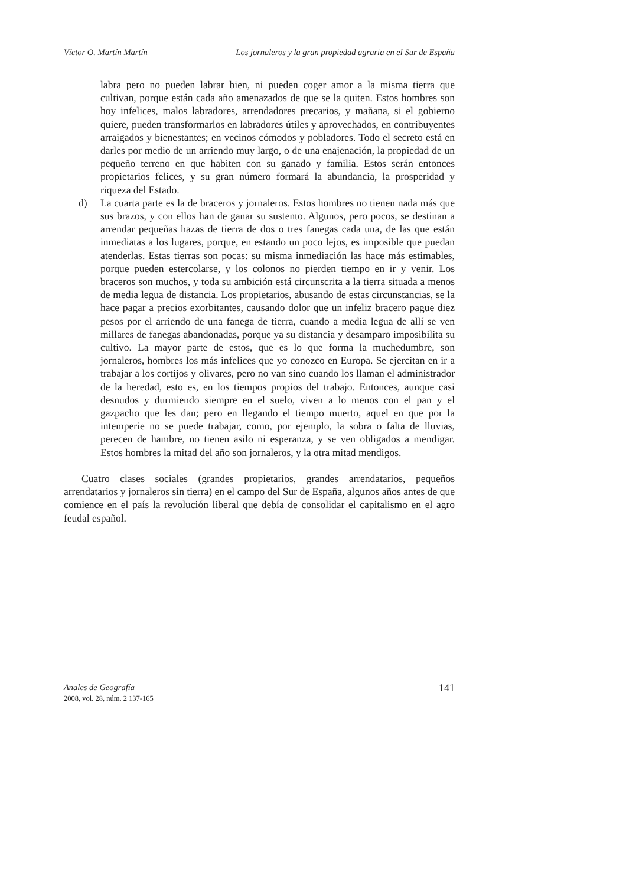Víctor O. Martín Martín Los jornaleros y la gran propiedad agraria en el Sur de España
labra pero no pueden labrar bien, ni pueden coger amor a la misma tierra que cultivan, porque están cada año amenazados de que se la quiten. Estos hombres son hoy infelices, malos labradores, arrendadores precarios, y mañana, si el gobierno quiere, pueden transformarlos en labradores útiles y aprovechados, en contribuyentes arraigados y bienestantes; en vecinos cómodos y pobladores. Todo el secreto está en darles por medio de un arriendo muy largo, o de una enajenación, la propiedad de un pequeño terreno en que habiten con su ganado y familia. Estos serán entonces propietarios felices, y su gran número formará la abundancia, la prosperidad y riqueza del Estado.
d) La cuarta parte es la de braceros y jornaleros. Estos hombres no tienen nada más que sus brazos, y con ellos han de ganar su sustento. Algunos, pero pocos, se destinan a arrendar pequeñas hazas de tierra de dos o tres fanegas cada una, de las que están inmediatas a los lugares, porque, en estando un poco lejos, es imposible que puedan atenderlas. Estas tierras son pocas: su misma inmediación las hace más estimables, porque pueden estercolarse, y los colonos no pierden tiempo en ir y venir. Los braceros son muchos, y toda su ambición está circunscrita a la tierra situada a menos de media legua de distancia. Los propietarios, abusando de estas circunstancias, se la hace pagar a precios exorbitantes, causando dolor que un infeliz bracero pague diez pesos por el arriendo de una fanega de tierra, cuando a media legua de allí se ven millares de fanegas abandonadas, porque ya su distancia y desamparo imposibilita su cultivo. La mayor parte de estos, que es lo que forma la muchedumbre, son jornaleros, hombres los más infelices que yo conozco en Europa. Se ejercitan en ir a trabajar a los cortijos y olivares, pero no van sino cuando los llaman el administrador de la heredad, esto es, en los tiempos propios del trabajo. Entonces, aunque casi desnudos y durmiendo siempre en el suelo, viven a lo menos con el pan y el gazpacho que les dan; pero en llegando el tiempo muerto, aquel en que por la intemperie no se puede trabajar, como, por ejemplo, la sobra o falta de lluvias, perecen de hambre, no tienen asilo ni esperanza, y se ven obligados a mendigar. Estos hombres la mitad del año son jornaleros, y la otra mitad mendigos.
Cuatro clases sociales (grandes propietarios, grandes arrendatarios, pequeños arrendatarios y jornaleros sin tierra) en el campo del Sur de España, algunos años antes de que comience en el país la revolución liberal que debía de consolidar el capitalismo en el agro feudal español.
Anales de Geografía
2008, vol. 28, núm. 2 137-165
141